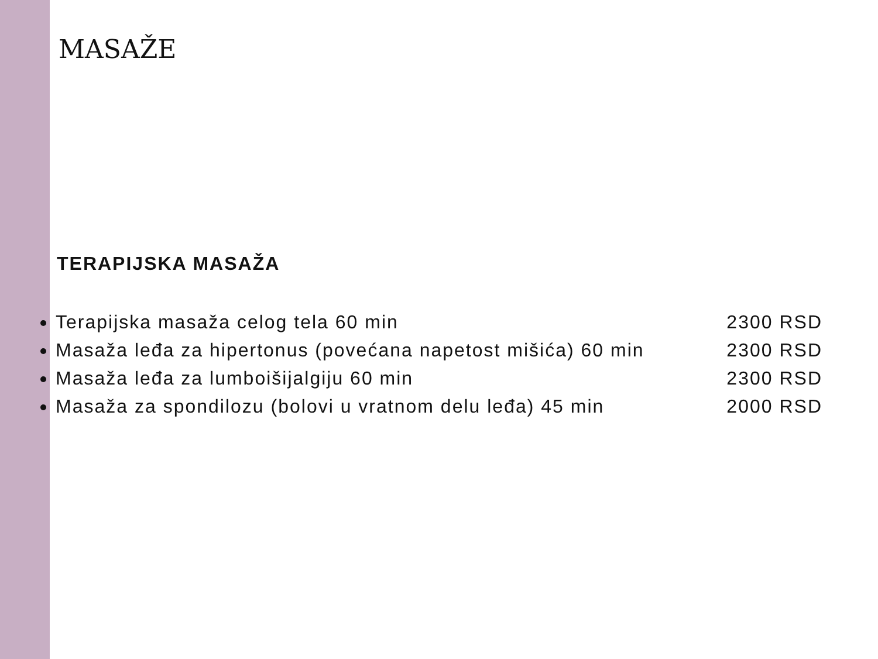MASAŽE
TERAPIJSKA MASAŽA
Terapijska masaža celog tela 60 min 2300 RSD
Masaža leđa za hipertonus (povećana napetost mišića) 60 min 2300 RSD
Masaža leđa za lumboišijalgiju 60 min 2300 RSD
Masaža za spondilozu (bolovi u vratnom delu leđa) 45 min 2000 RSD